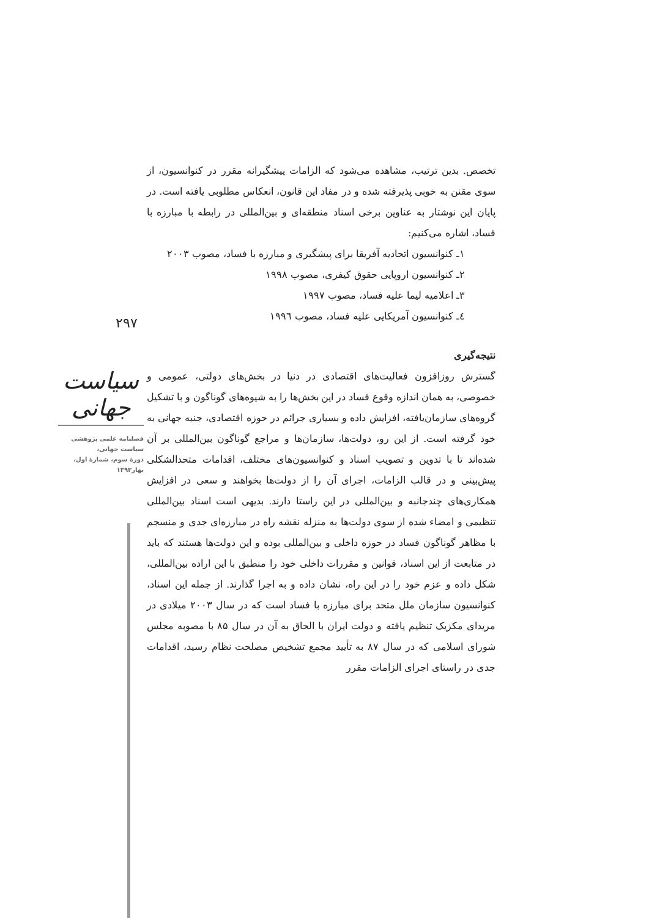۲۹۷
سیاست جهانی
فصلنامه علمی پژوهشی
سیاست جهانی،
دورهٔ سوم، شمارهٔ اول،
بهار۱۳۹۳
تخصص. بدین ترتیب، مشاهده می‌شود که الزامات پیشگیرانه مقرر در کنوانسیون، از سوی مقنن به خوبی پذیرفته شده و در مفاد این قانون، انعکاس مطلوبی یافته است. در پایان این نوشتار به عناوین برخی اسناد منطقه‌ای و بین‌المللی در رابطه با مبارزه با فساد، اشاره می‌کنیم:
۱ـ کنوانسیون اتحادیه آفریقا برای پیشگیری و مبارزه با فساد، مصوب ۲۰۰۳
۲ـ کنوانسیون اروپایی حقوق کیفری، مصوب ۱۹۹۸
۳ـ اعلامیه لیما علیه فساد، مصوب ۱۹۹۷
٤ـ کنوانسیون آمریکایی علیه فساد، مصوب ۱۹۹٦
نتیجه‌گیری
گسترش روزافزون فعالیت‌های اقتصادی در دنیا در بخش‌های دولتی، عمومی و خصوصی، به همان اندازه وقوع فساد در این بخش‌ها را به شیوه‌های گوناگون و با تشکیل گروه‌های سازمان‌یافته، افزایش داده و بسیاری جرائم در حوزه اقتصادی، جنبه جهانی به خود گرفته است. از این رو، دولت‌ها، سازمان‌ها و مراجع گوناگون بین‌المللی بر آن شده‌اند تا با تدوین و تصویب اسناد و کنوانسیون‌های مختلف، اقدامات متحدالشکلی پیش‌بینی و در قالب الزامات، اجرای آن را از دولت‌ها بخواهند و سعی در افزایش همکاری‌های چندجانبه و بین‌المللی در این راستا دارند. بدیهی است اسناد بین‌المللی تنظیمی و امضاء شده از سوی دولت‌ها به منزله نقشه راه در مبارزه‌ای جدی و منسجم با مظاهر گوناگون فساد در حوزه داخلی و بین‌المللی بوده و این دولت‌ها هستند که باید در متابعت از این اسناد، قوانین و مقررات داخلی خود را منطبق با این اراده بین‌المللی، شکل داده و عزم خود را در این راه، نشان داده و به اجرا گذارند. از جمله این اسناد، کنوانسیون سازمان ملل متحد برای مبارزه با فساد است که در سال ۲۰۰۳ میلادی در مریدای مکزیک تنظیم یافته و دولت ایران با الحاق به آن در سال ۸۵ با مصوبه مجلس شورای اسلامی که در سال ۸۷ به تأیید مجمع تشخیص مصلحت نظام رسید، اقدامات جدی در راستای اجرای الزامات مقرر